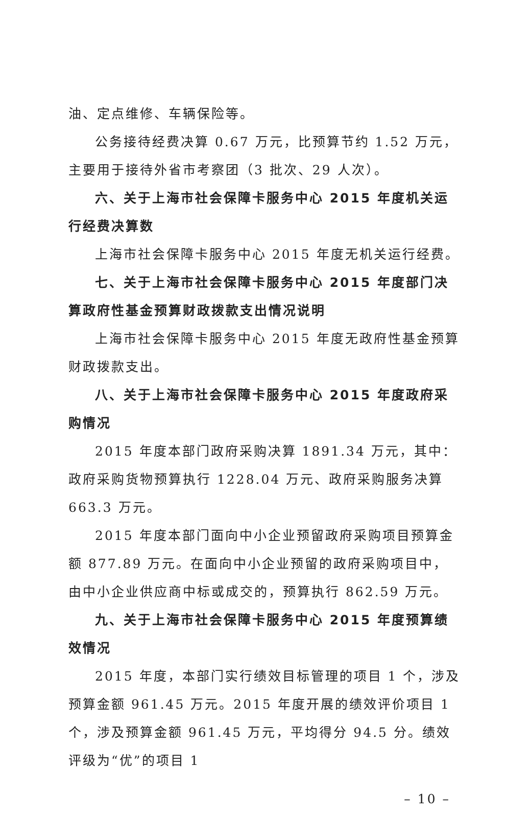油、定点维修、车辆保险等。
公务接待经费决算 0.67 万元，比预算节约 1.52 万元，主要用于接待外省市考察团（3 批次、29 人次）。
六、关于上海市社会保障卡服务中心 2015 年度机关运行经费决算数
上海市社会保障卡服务中心 2015 年度无机关运行经费。
七、关于上海市社会保障卡服务中心 2015 年度部门决算政府性基金预算财政拨款支出情况说明
上海市社会保障卡服务中心 2015 年度无政府性基金预算财政拨款支出。
八、关于上海市社会保障卡服务中心 2015 年度政府采购情况
2015 年度本部门政府采购决算 1891.34 万元，其中：政府采购货物预算执行 1228.04 万元、政府采购服务决算 663.3 万元。
2015 年度本部门面向中小企业预留政府采购项目预算金额 877.89 万元。在面向中小企业预留的政府采购项目中，由中小企业供应商中标或成交的，预算执行 862.59 万元。
九、关于上海市社会保障卡服务中心 2015 年度预算绩效情况
2015 年度，本部门实行绩效目标管理的项目 1 个，涉及预算金额 961.45 万元。2015 年度开展的绩效评价项目 1 个，涉及预算金额 961.45 万元，平均得分 94.5 分。绩效评级为“优”的项目 1
– 10 –